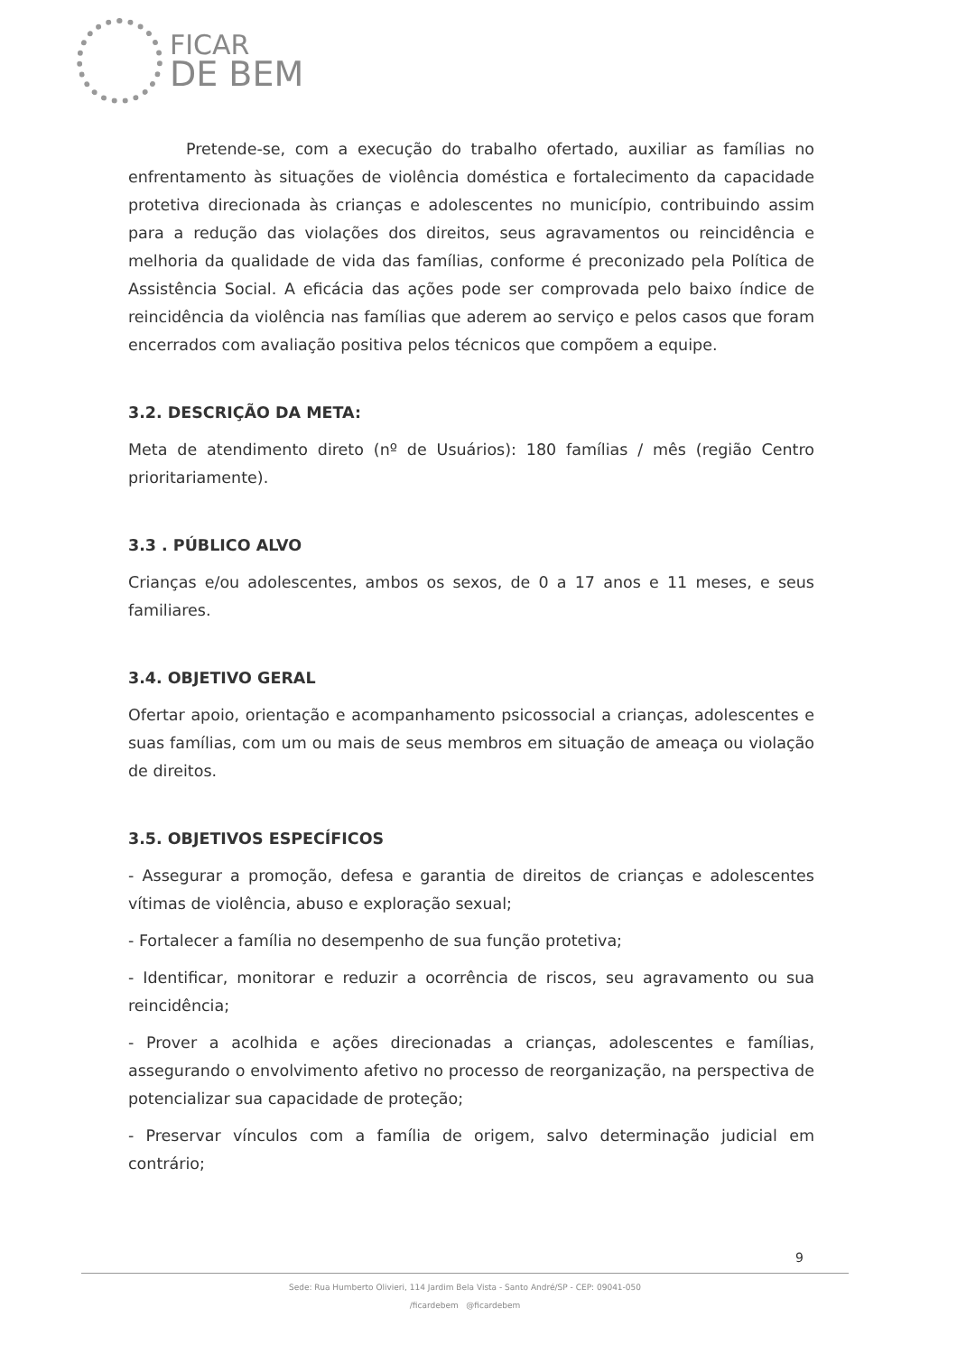FICAR
DE BEM
Pretende-se, com a execução do trabalho ofertado, auxiliar as famílias no enfrentamento às situações de violência doméstica e fortalecimento da capacidade protetiva direcionada às crianças e adolescentes no município, contribuindo assim para a redução das violações dos direitos, seus agravamentos ou reincidência e melhoria da qualidade de vida das famílias, conforme é preconizado pela Política de Assistência Social. A eficácia das ações pode ser comprovada pelo baixo índice de reincidência da violência nas famílias que aderem ao serviço e pelos casos que foram encerrados com avaliação positiva pelos técnicos que compõem a equipe.
3.2. DESCRIÇÃO DA META:
Meta de atendimento direto (nº de Usuários): 180 famílias / mês (região Centro prioritariamente).
3.3 . PÚBLICO ALVO
Crianças e/ou adolescentes, ambos os sexos, de 0 a 17 anos e 11 meses, e seus familiares.
3.4. OBJETIVO GERAL
Ofertar apoio, orientação e acompanhamento psicossocial a crianças, adolescentes e suas famílias, com um ou mais de seus membros em situação de ameaça ou violação de direitos.
3.5. OBJETIVOS ESPECÍFICOS
- Assegurar a promoção, defesa e garantia de direitos de crianças e adolescentes vítimas de violência, abuso e exploração sexual;
- Fortalecer a família no desempenho de sua função protetiva;
- Identificar, monitorar e reduzir a ocorrência de riscos, seu agravamento ou sua reincidência;
- Prover a acolhida e ações direcionadas a crianças, adolescentes e famílias, assegurando o envolvimento afetivo no processo de reorganização, na perspectiva de potencializar sua capacidade de proteção;
- Preservar vínculos com a família de origem, salvo determinação judicial em contrário;
9
Sede: Rua Humberto Olivieri, 114 Jardim Bela Vista - Santo André/SP - CEP: 09041-050
/ficardebem @ficardebem